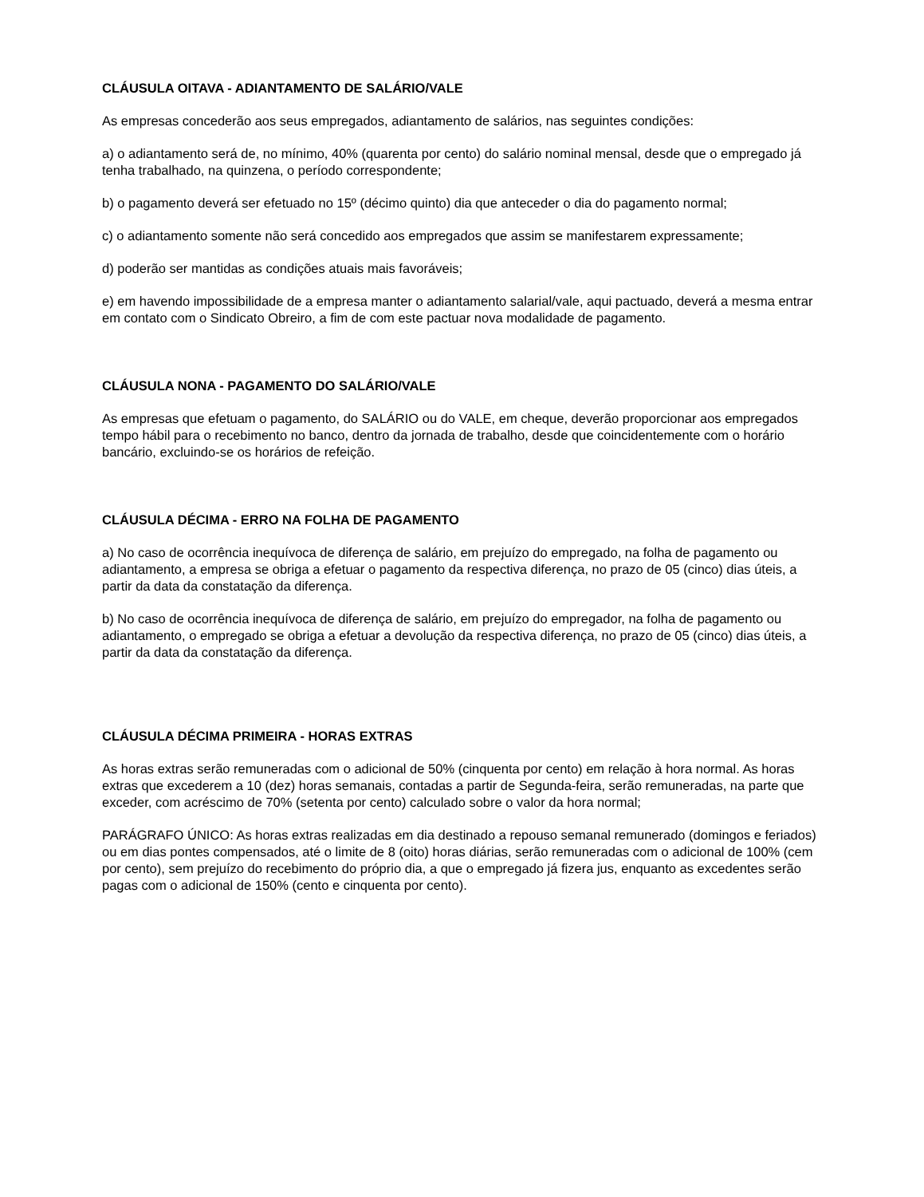CLÁUSULA OITAVA - ADIANTAMENTO DE SALÁRIO/VALE
As empresas concederão aos seus empregados, adiantamento de salários, nas seguintes condições:
a) o adiantamento será de, no mínimo, 40% (quarenta por cento) do salário nominal mensal, desde que o empregado já tenha trabalhado, na quinzena, o período correspondente;
b) o pagamento deverá ser efetuado no 15º (décimo quinto) dia que anteceder o dia do pagamento normal;
c) o adiantamento somente não será concedido aos empregados que assim se manifestarem expressamente;
d) poderão ser mantidas as condições atuais mais favoráveis;
e) em havendo impossibilidade de a empresa manter o adiantamento salarial/vale, aqui pactuado, deverá a mesma entrar em contato com o Sindicato Obreiro, a fim de com este pactuar nova modalidade de pagamento.
CLÁUSULA NONA - PAGAMENTO DO SALÁRIO/VALE
As empresas que efetuam o pagamento, do SALÁRIO ou do VALE, em cheque, deverão proporcionar aos empregados tempo hábil para o recebimento no banco, dentro da jornada de trabalho, desde que coincidentemente com o horário bancário, excluindo-se os horários de refeição.
CLÁUSULA DÉCIMA - ERRO NA FOLHA DE PAGAMENTO
a) No caso de ocorrência inequívoca de diferença de salário, em prejuízo do empregado, na folha de pagamento ou adiantamento, a empresa se obriga a efetuar o pagamento da respectiva diferença, no prazo de 05 (cinco) dias úteis, a partir da data da constatação da diferença.
b) No caso de ocorrência inequívoca de diferença de salário, em prejuízo do empregador, na folha de pagamento ou adiantamento, o empregado se obriga a efetuar a devolução da respectiva diferença, no prazo de 05 (cinco) dias úteis, a partir da data da constatação da diferença.
CLÁUSULA DÉCIMA PRIMEIRA - HORAS EXTRAS
As horas extras serão remuneradas com o adicional de 50% (cinquenta por cento) em relação à hora normal. As horas extras que excederem a 10 (dez) horas semanais, contadas a partir de Segunda-feira, serão remuneradas, na parte que exceder, com acréscimo de 70% (setenta por cento) calculado sobre o valor da hora normal;
PARÁGRAFO ÚNICO: As horas extras realizadas em dia destinado a repouso semanal remunerado (domingos e feriados) ou em dias pontes compensados, até o limite de 8 (oito) horas diárias, serão remuneradas com o adicional de 100% (cem por cento), sem prejuízo do recebimento do próprio dia, a que o empregado já fizera jus, enquanto as excedentes serão pagas com o adicional de 150% (cento e cinquenta por cento).